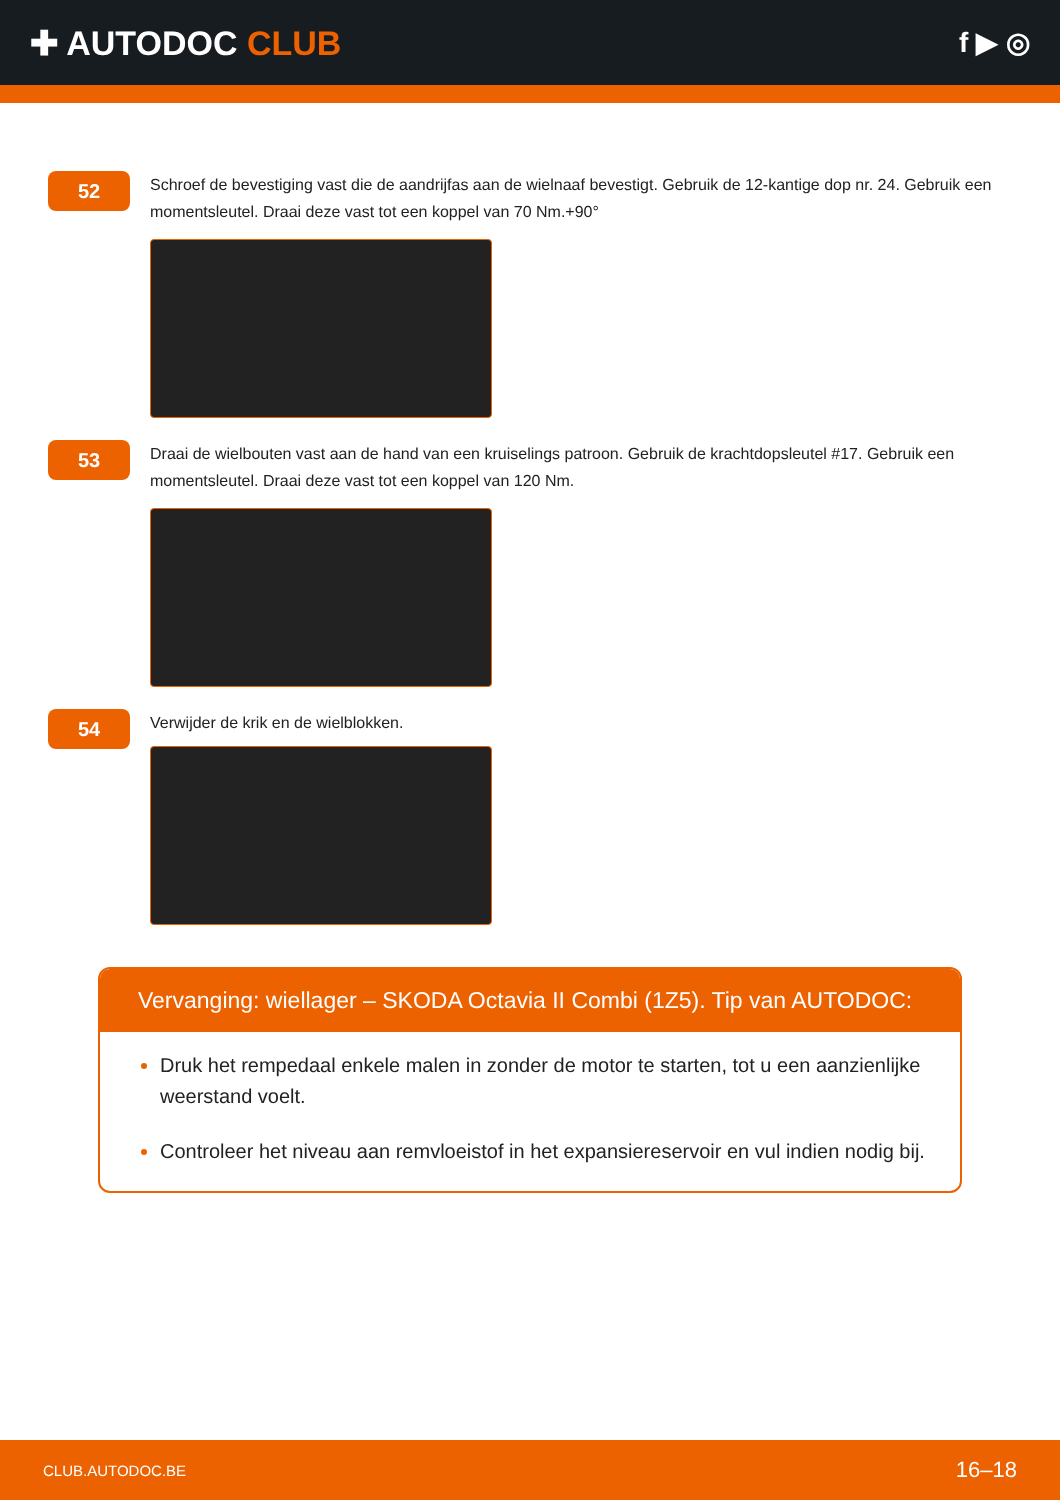✚ AUTODOC CLUB
f ▶ ◎
52
Schroef de bevestiging vast die de aandrijfas aan de wielnaaf bevestigt. Gebruik de 12-kantige dop nr. 24. Gebruik een momentsleutel. Draai deze vast tot een koppel van 70 Nm.+90°
53
Draai de wielbouten vast aan de hand van een kruiselings patroon. Gebruik de krachtdopsleutel #17. Gebruik een momentsleutel. Draai deze vast tot een koppel van 120 Nm.
54
Verwijder de krik en de wielblokken.
Vervanging: wiellager – SKODA Octavia II Combi (1Z5). Tip van AUTODOC:
Druk het rempedaal enkele malen in zonder de motor te starten, tot u een aanzienlijke weerstand voelt.
Controleer het niveau aan remvloeistof in het expansiereservoir en vul indien nodig bij.
CLUB.AUTODOC.BE 16–18